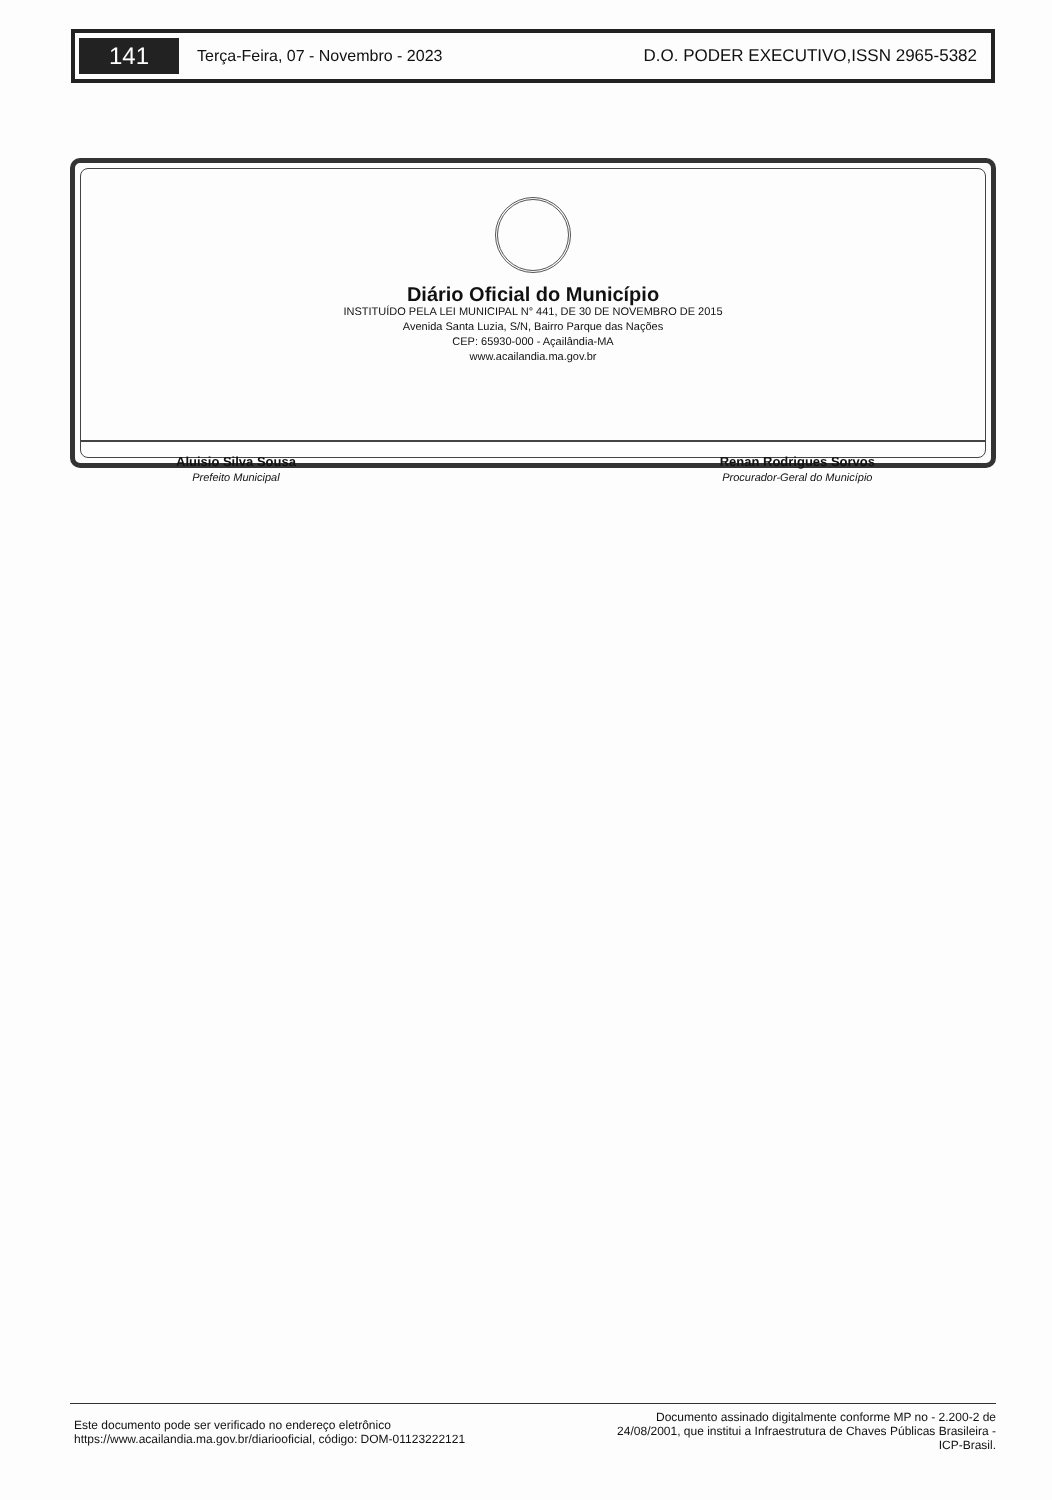141
Terça-Feira, 07 - Novembro - 2023
D.O. PODER EXECUTIVO,ISSN 2965-5382
Diário Oficial do Município
INSTITUÍDO PELA LEI MUNICIPAL N° 441, DE 30 DE NOVEMBRO DE 2015
Avenida Santa Luzia, S/N, Bairro Parque das Nações
CEP: 65930-000 - Açailândia-MA
www.acailandia.ma.gov.br
Aluisio Silva Sousa
Prefeito Municipal
Renan Rodrigues Sorvos
Procurador-Geral do Município
Este documento pode ser verificado no endereço eletrônico
https://www.acailandia.ma.gov.br/diariooficial, código: DOM-01123222121
Documento assinado digitalmente conforme MP no - 2.200-2 de 24/08/2001, que institui a Infraestrutura de Chaves Públicas Brasileira - ICP-Brasil.